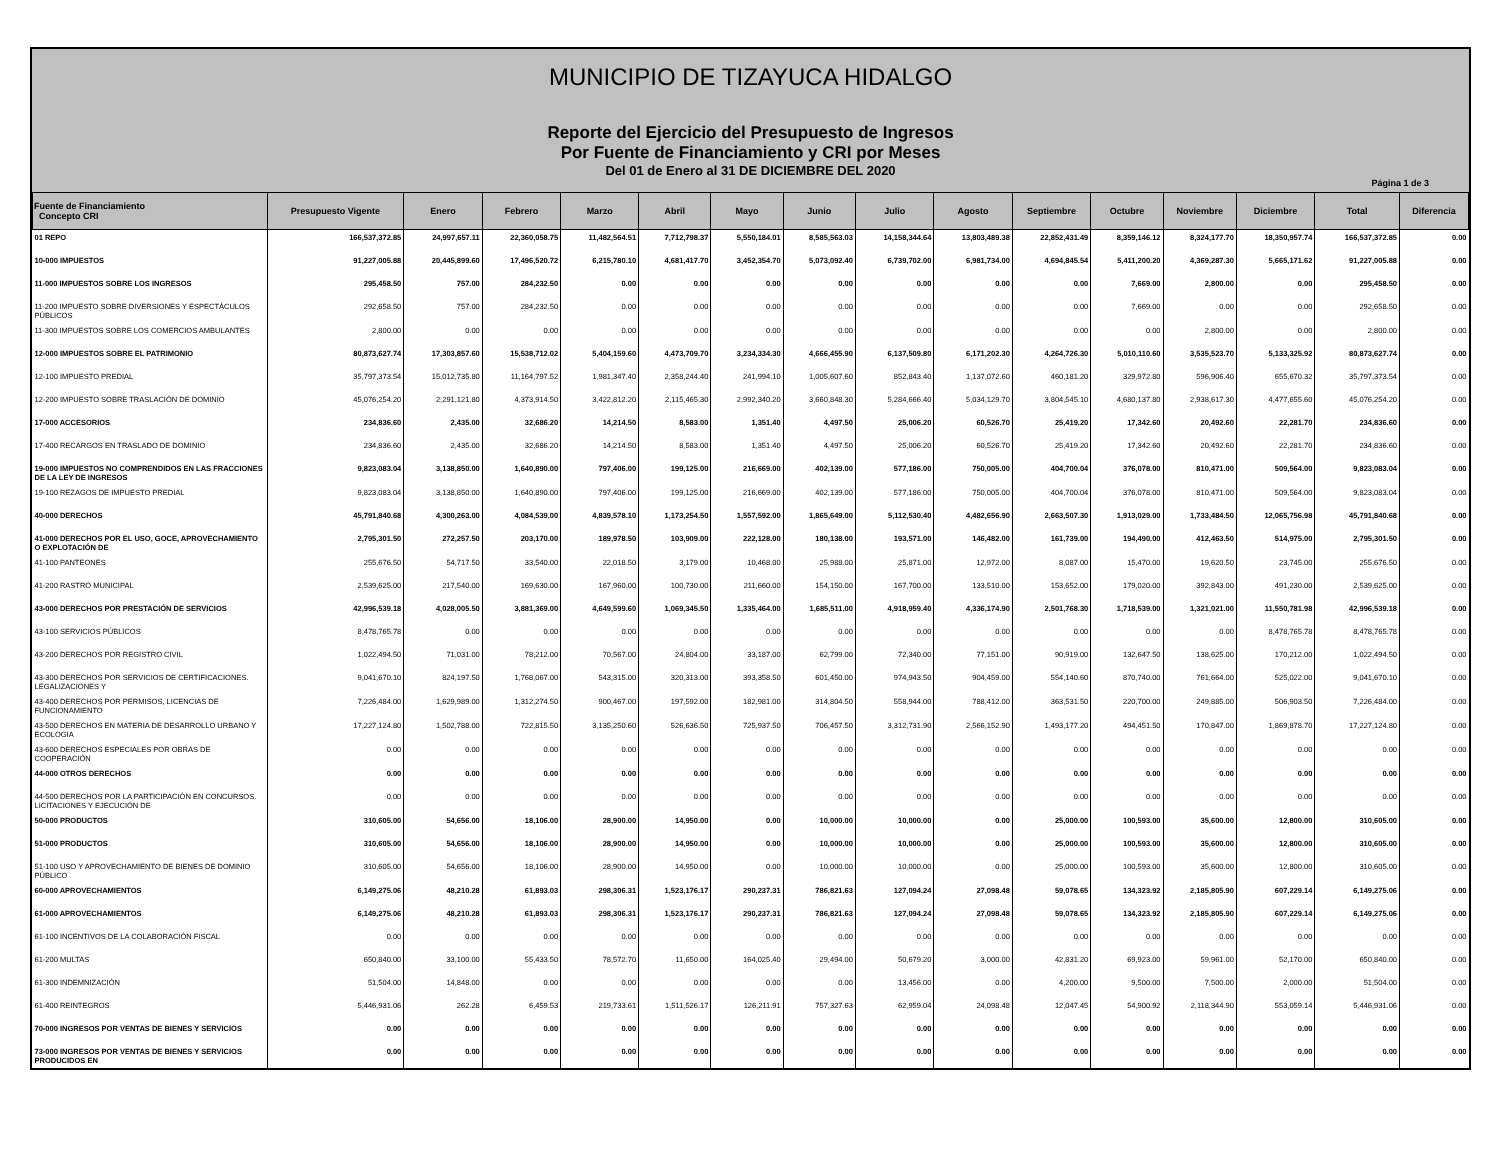MUNICIPIO DE TIZAYUCA HIDALGO
Reporte del Ejercicio del Presupuesto de Ingresos
Por Fuente de Financiamiento y CRI por Meses
Del 01 de Enero al 31 DE DICIEMBRE DEL 2020
Página 1 de 3
| Fuente de Financiamiento Concepto CRI | Presupuesto Vigente | Enero | Febrero | Marzo | Abril | Mayo | Junio | Julio | Agosto | Septiembre | Octubre | Noviembre | Diciembre | Total | Diferencia |
| --- | --- | --- | --- | --- | --- | --- | --- | --- | --- | --- | --- | --- | --- | --- | --- |
| 01 REPO | 166,537,372.85 | 24,997,657.11 | 22,360,058.75 | 11,482,564.51 | 7,712,798.37 | 5,550,184.01 | 8,585,563.03 | 14,158,344.64 | 13,803,489.38 | 22,852,431.49 | 8,359,146.12 | 8,324,177.70 | 18,350,957.74 | 166,537,372.85 | 0.00 |
| 10-000 IMPUESTOS | 91,227,005.88 | 20,445,899.60 | 17,496,520.72 | 6,215,780.10 | 4,681,417.70 | 3,452,354.70 | 5,073,092.40 | 6,739,702.00 | 6,981,734.00 | 4,694,845.54 | 5,411,200.20 | 4,369,287.30 | 5,665,171.62 | 91,227,005.88 | 0.00 |
| 11-000 IMPUESTOS SOBRE LOS INGRESOS | 295,458.50 | 757.00 | 284,232.50 | 0.00 | 0.00 | 0.00 | 0.00 | 0.00 | 0.00 | 0.00 | 7,669.00 | 2,800.00 | 0.00 | 295,458.50 | 0.00 |
| 11-200 IMPUESTO SOBRE DIVERSIONES Y ESPECTÁCULOS PÚBLICOS | 292,658.50 | 757.00 | 284,232.50 | 0.00 | 0.00 | 0.00 | 0.00 | 0.00 | 0.00 | 0.00 | 7,669.00 | 0.00 | 0.00 | 292,658.50 | 0.00 |
| 11-300 IMPUESTOS SOBRE LOS COMERCIOS AMBULANTES | 2,800.00 | 0.00 | 0.00 | 0.00 | 0.00 | 0.00 | 0.00 | 0.00 | 0.00 | 0.00 | 0.00 | 2,800.00 | 0.00 | 2,800.00 | 0.00 |
| 12-000 IMPUESTOS SOBRE EL PATRIMONIO | 80,873,627.74 | 17,303,857.60 | 15,538,712.02 | 5,404,159.60 | 4,473,709.70 | 3,234,334.30 | 4,666,455.90 | 6,137,509.80 | 6,171,202.30 | 4,264,726.30 | 5,010,110.60 | 3,535,523.70 | 5,133,325.92 | 80,873,627.74 | 0.00 |
| 12-100 IMPUESTO PREDIAL | 35,797,373.54 | 15,012,735.80 | 11,164,797.52 | 1,981,347.40 | 2,358,244.40 | 241,994.10 | 1,005,607.60 | 852,843.40 | 1,137,072.60 | 460,181.20 | 329,972.80 | 596,906.40 | 655,670.32 | 35,797,373.54 | 0.00 |
| 12-200 IMPUESTO SOBRE TRASLACIÓN DE DOMINIO | 45,076,254.20 | 2,291,121.80 | 4,373,914.50 | 3,422,812.20 | 2,115,465.30 | 2,992,340.20 | 3,660,848.30 | 5,284,666.40 | 5,034,129.70 | 3,804,545.10 | 4,680,137.80 | 2,938,617.30 | 4,477,655.60 | 45,076,254.20 | 0.00 |
| 17-000 ACCESORIOS | 234,836.60 | 2,435.00 | 32,686.20 | 14,214.50 | 8,583.00 | 1,351.40 | 4,497.50 | 25,006.20 | 60,526.70 | 25,419.20 | 17,342.60 | 20,492.60 | 22,281.70 | 234,836.60 | 0.00 |
| 17-400 RECARGOS EN TRASLADO DE DOMINIO | 234,836.60 | 2,435.00 | 32,686.20 | 14,214.50 | 8,583.00 | 1,351.40 | 4,497.50 | 25,006.20 | 60,526.70 | 25,419.20 | 17,342.60 | 20,492.60 | 22,281.70 | 234,836.60 | 0.00 |
| 19-000 IMPUESTOS NO COMPRENDIDOS EN LAS FRACCIONES DE LA LEY DE INGRESOS | 9,823,083.04 | 3,138,850.00 | 1,640,890.00 | 797,406.00 | 199,125.00 | 216,669.00 | 402,139.00 | 577,186.00 | 750,005.00 | 404,700.04 | 376,078.00 | 810,471.00 | 509,564.00 | 9,823,083.04 | 0.00 |
| 19-100 REZAGOS DE IMPUESTO PREDIAL | 9,823,083.04 | 3,138,850.00 | 1,640,890.00 | 797,406.00 | 199,125.00 | 216,669.00 | 402,139.00 | 577,186.00 | 750,005.00 | 404,700.04 | 376,078.00 | 810,471.00 | 509,564.00 | 9,823,083.04 | 0.00 |
| 40-000 DERECHOS | 45,791,840.68 | 4,300,263.00 | 4,084,539.00 | 4,839,578.10 | 1,173,254.50 | 1,557,592.00 | 1,865,649.00 | 5,112,530.40 | 4,482,656.90 | 2,663,507.30 | 1,913,029.00 | 1,733,484.50 | 12,065,756.98 | 45,791,840.68 | 0.00 |
| 41-000 DERECHOS POR EL USO, GOCE, APROVECHAMIENTO O EXPLOTACIÓN DE | 2,795,301.50 | 272,257.50 | 203,170.00 | 189,978.50 | 103,909.00 | 222,128.00 | 180,138.00 | 193,571.00 | 146,482.00 | 161,739.00 | 194,490.00 | 412,463.50 | 514,975.00 | 2,795,301.50 | 0.00 |
| 41-100 PANTEONES | 255,676.50 | 54,717.50 | 33,540.00 | 22,018.50 | 3,179.00 | 10,468.00 | 25,988.00 | 25,871.00 | 12,972.00 | 8,087.00 | 15,470.00 | 19,620.50 | 23,745.00 | 255,676.50 | 0.00 |
| 41-200 RASTRO MUNICIPAL | 2,539,625.00 | 217,540.00 | 169,630.00 | 167,960.00 | 100,730.00 | 211,660.00 | 154,150.00 | 167,700.00 | 133,510.00 | 153,652.00 | 179,020.00 | 392,843.00 | 491,230.00 | 2,539,625.00 | 0.00 |
| 43-000 DERECHOS POR PRESTACIÓN DE SERVICIOS | 42,996,539.18 | 4,028,005.50 | 3,881,369.00 | 4,649,599.60 | 1,069,345.50 | 1,335,464.00 | 1,685,511.00 | 4,918,959.40 | 4,336,174.90 | 2,501,768.30 | 1,718,539.00 | 1,321,021.00 | 11,550,781.98 | 42,996,539.18 | 0.00 |
| 43-100 SERVICIOS PÚBLICOS | 8,478,765.78 | 0.00 | 0.00 | 0.00 | 0.00 | 0.00 | 0.00 | 0.00 | 0.00 | 0.00 | 0.00 | 0.00 | 8,478,765.78 | 8,478,765.78 | 0.00 |
| 43-200 DERECHOS POR REGISTRO CIVIL | 1,022,494.50 | 71,031.00 | 78,212.00 | 70,567.00 | 24,804.00 | 33,187.00 | 62,799.00 | 72,340.00 | 77,151.00 | 90,919.00 | 132,647.50 | 138,625.00 | 170,212.00 | 1,022,494.50 | 0.00 |
| 43-300 DERECHOS POR SERVICIOS DE CERTIFICACIONES. LEGALIZACIONES Y | 9,041,670.10 | 824,197.50 | 1,768,067.00 | 543,315.00 | 320,313.00 | 393,358.50 | 601,450.00 | 974,943.50 | 904,459.00 | 554,140.60 | 870,740.00 | 761,664.00 | 525,022.00 | 9,041,670.10 | 0.00 |
| 43-400 DERECHOS POR PERMISOS, LICENCIAS DE FUNCIONAMIENTO | 7,226,484.00 | 1,629,989.00 | 1,312,274.50 | 900,467.00 | 197,592.00 | 182,981.00 | 314,804.50 | 558,944.00 | 788,412.00 | 363,531.50 | 220,700.00 | 249,885.00 | 506,903.50 | 7,226,484.00 | 0.00 |
| 43-500 DERECHOS EN MATERIA DE DESARROLLO URBANO Y ECOLOGIA | 17,227,124.80 | 1,502,788.00 | 722,815.50 | 3,135,250.60 | 526,636.50 | 725,937.50 | 706,457.50 | 3,312,731.90 | 2,566,152.90 | 1,493,177.20 | 494,451.50 | 170,847.00 | 1,869,878.70 | 17,227,124.80 | 0.00 |
| 43-600 DERECHOS ESPECIALES POR OBRAS DE COOPERACIÓN | 0.00 | 0.00 | 0.00 | 0.00 | 0.00 | 0.00 | 0.00 | 0.00 | 0.00 | 0.00 | 0.00 | 0.00 | 0.00 | 0.00 | 0.00 |
| 44-000 OTROS DERECHOS | 0.00 | 0.00 | 0.00 | 0.00 | 0.00 | 0.00 | 0.00 | 0.00 | 0.00 | 0.00 | 0.00 | 0.00 | 0.00 | 0.00 | 0.00 |
| 44-500 DERECHOS POR LA PARTICIPACIÓN EN CONCURSOS. LICITACIONES Y EJECUCIÓN DE | 0.00 | 0.00 | 0.00 | 0.00 | 0.00 | 0.00 | 0.00 | 0.00 | 0.00 | 0.00 | 0.00 | 0.00 | 0.00 | 0.00 | 0.00 |
| 50-000 PRODUCTOS | 310,605.00 | 54,656.00 | 18,106.00 | 28,900.00 | 14,950.00 | 0.00 | 10,000.00 | 10,000.00 | 0.00 | 25,000.00 | 100,593.00 | 35,600.00 | 12,800.00 | 310,605.00 | 0.00 |
| 51-000 PRODUCTOS | 310,605.00 | 54,656.00 | 18,106.00 | 28,900.00 | 14,950.00 | 0.00 | 10,000.00 | 10,000.00 | 0.00 | 25,000.00 | 100,593.00 | 35,600.00 | 12,800.00 | 310,605.00 | 0.00 |
| 51-100 USO Y APROVECHAMIENTO DE BIENES DE DOMINIO PÚBLICO | 310,605.00 | 54,656.00 | 18,106.00 | 28,900.00 | 14,950.00 | 0.00 | 10,000.00 | 10,000.00 | 0.00 | 25,000.00 | 100,593.00 | 35,600.00 | 12,800.00 | 310,605.00 | 0.00 |
| 60-000 APROVECHAMIENTOS | 6,149,275.06 | 48,210.28 | 61,893.03 | 298,306.31 | 1,523,176.17 | 290,237.31 | 786,821.63 | 127,094.24 | 27,098.48 | 59,078.65 | 134,323.92 | 2,185,805.90 | 607,229.14 | 6,149,275.06 | 0.00 |
| 61-000 APROVECHAMIENTOS | 6,149,275.06 | 48,210.28 | 61,893.03 | 298,306.31 | 1,523,176.17 | 290,237.31 | 786,821.63 | 127,094.24 | 27,098.48 | 59,078.65 | 134,323.92 | 2,185,805.90 | 607,229.14 | 6,149,275.06 | 0.00 |
| 61-100 INCENTIVOS DE LA COLABORACIÓN FISCAL | 0.00 | 0.00 | 0.00 | 0.00 | 0.00 | 0.00 | 0.00 | 0.00 | 0.00 | 0.00 | 0.00 | 0.00 | 0.00 | 0.00 | 0.00 |
| 61-200 MULTAS | 650,840.00 | 33,100.00 | 55,433.50 | 78,572.70 | 11,650.00 | 164,025.40 | 29,494.00 | 50,679.20 | 3,000.00 | 42,831.20 | 69,923.00 | 59,961.00 | 52,170.00 | 650,840.00 | 0.00 |
| 61-300 INDEMNIZACIÓN | 51,504.00 | 14,848.00 | 0.00 | 0.00 | 0.00 | 0.00 | 0.00 | 13,456.00 | 0.00 | 4,200.00 | 9,500.00 | 7,500.00 | 2,000.00 | 51,504.00 | 0.00 |
| 61-400 REINTEGROS | 5,446,931.06 | 262.28 | 6,459.53 | 219,733.61 | 1,511,526.17 | 126,211.91 | 757,327.63 | 62,959.04 | 24,098.48 | 12,047.45 | 54,900.92 | 2,118,344.90 | 553,059.14 | 5,446,931.06 | 0.00 |
| 70-000 INGRESOS POR VENTAS DE BIENES Y SERVICIOS | 0.00 | 0.00 | 0.00 | 0.00 | 0.00 | 0.00 | 0.00 | 0.00 | 0.00 | 0.00 | 0.00 | 0.00 | 0.00 | 0.00 | 0.00 |
| 73-000 INGRESOS POR VENTAS DE BIENES Y SERVICIOS PRODUCIDOS EN | 0.00 | 0.00 | 0.00 | 0.00 | 0.00 | 0.00 | 0.00 | 0.00 | 0.00 | 0.00 | 0.00 | 0.00 | 0.00 | 0.00 | 0.00 |